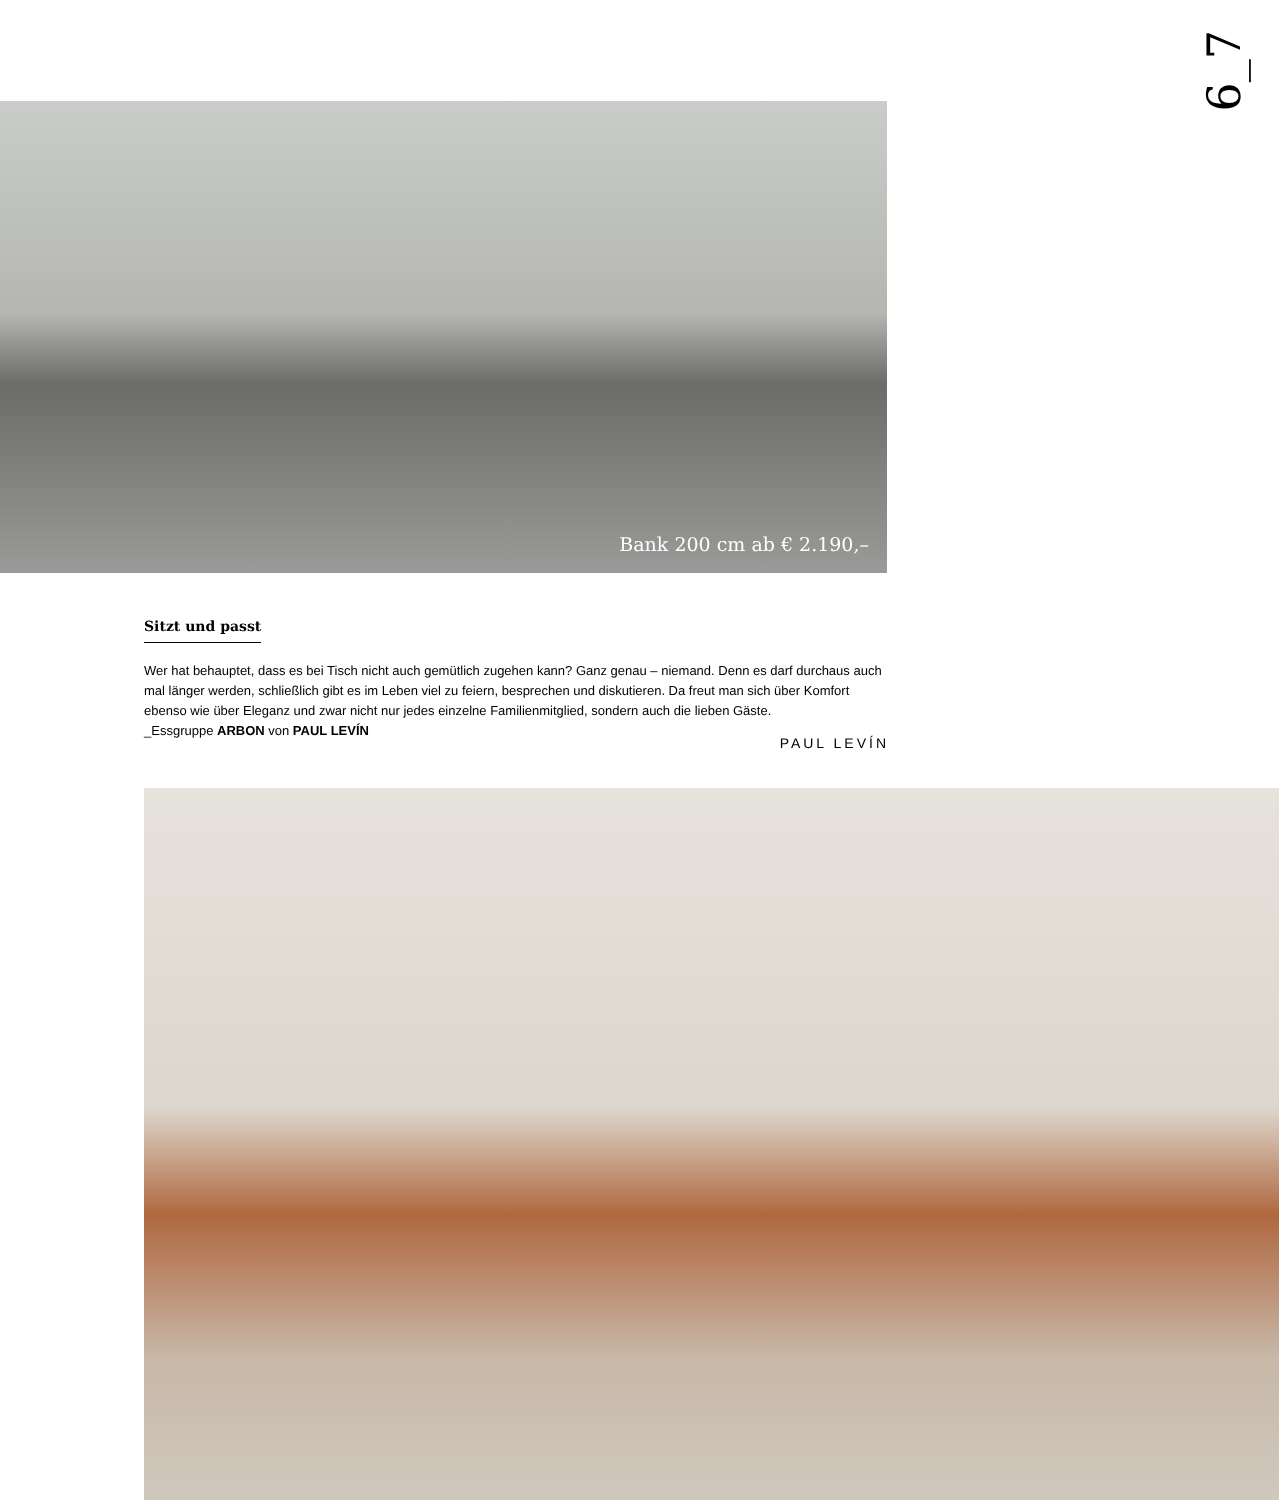6_7
Bank 200 cm ab € 2.190,–
Sitzt und passt
Wer hat behauptet, dass es bei Tisch nicht auch gemütlich zugehen kann? Ganz genau – niemand. Denn es darf durchaus auch mal länger werden, schließlich gibt es im Leben viel zu feiern, besprechen und diskutieren. Da freut man sich über Komfort ebenso wie über Eleganz und zwar nicht nur jedes einzelne Familienmitglied, sondern auch die lieben Gäste.
_Essgruppe ARBON von PAUL LEVÍN
PAUL LEVÍN